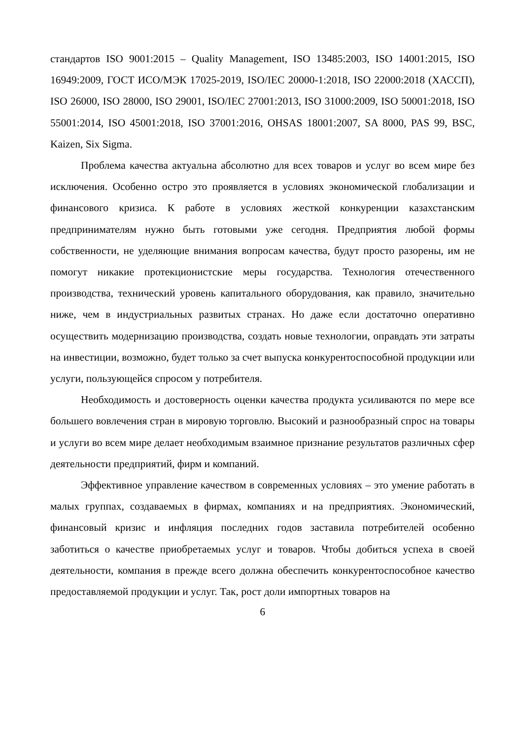стандартов ISO 9001:2015 – Quality Management, ISO 13485:2003, ISO 14001:2015, ISO 16949:2009, ГОСТ ИСО/МЭК 17025-2019, ISO/IEC 20000-1:2018, ISO 22000:2018 (ХАССП), ISO 26000, ISO 28000, ISO 29001, ISO/IEC 27001:2013, ISO 31000:2009, ISO 50001:2018, ISO 55001:2014, ISO 45001:2018, ISO 37001:2016, OHSAS 18001:2007, SA 8000, PAS 99, BSC, Kaizen, Six Sigma.
Проблема качества актуальна абсолютно для всех товаров и услуг во всем мире без исключения. Особенно остро это проявляется в условиях экономической глобализации и финансового кризиса. К работе в условиях жесткой конкуренции казахстанским предпринимателям нужно быть готовыми уже сегодня. Предприятия любой формы собственности, не уделяющие внимания вопросам качества, будут просто разорены, им не помогут никакие протекционистские меры государства. Технология отечественного производства, технический уровень капитального оборудования, как правило, значительно ниже, чем в индустриальных развитых странах. Но даже если достаточно оперативно осуществить модернизацию производства, создать новые технологии, оправдать эти затраты на инвестиции, возможно, будет только за счет выпуска конкурентоспособной продукции или услуги, пользующейся спросом у потребителя.
Необходимость и достоверность оценки качества продукта усиливаются по мере все большего вовлечения стран в мировую торговлю. Высокий и разнообразный спрос на товары и услуги во всем мире делает необходимым взаимное признание результатов различных сфер деятельности предприятий, фирм и компаний.
Эффективное управление качеством в современных условиях – это умение работать в малых группах, создаваемых в фирмах, компаниях и на предприятиях. Экономический, финансовый кризис и инфляция последних годов заставила потребителей особенно заботиться о качестве приобретаемых услуг и товаров. Чтобы добиться успеха в своей деятельности, компания в прежде всего должна обеспечить конкурентоспособное качество предоставляемой продукции и услуг. Так, рост доли импортных товаров на
6